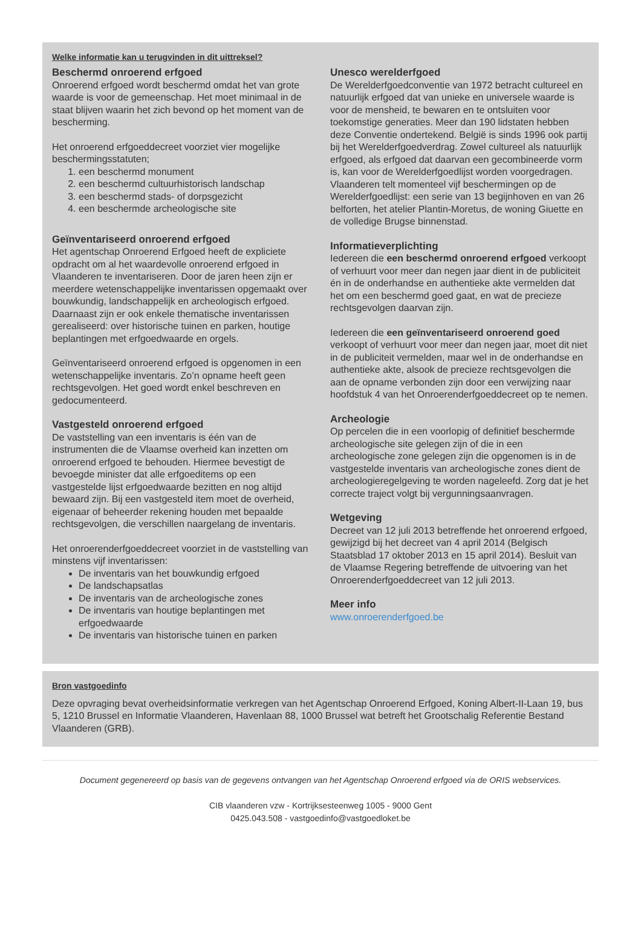Welke informatie kan u terugvinden in dit uittreksel?
Beschermd onroerend erfgoed
Onroerend erfgoed wordt beschermd omdat het van grote waarde is voor de gemeenschap. Het moet minimaal in de staat blijven waarin het zich bevond op het moment van de bescherming.
Het onroerend erfgoeddecreet voorziet vier mogelijke beschermingsstatuten;
1. een beschermd monument
2. een beschermd cultuurhistorisch landschap
3. een beschermd stads- of dorpsgezicht
4. een beschermde archeologische site
Geïnventariseerd onroerend erfgoed
Het agentschap Onroerend Erfgoed heeft de expliciete opdracht om al het waardevolle onroerend erfgoed in Vlaanderen te inventariseren. Door de jaren heen zijn er meerdere wetenschappelijke inventarissen opgemaakt over bouwkundig, landschappelijk en archeologisch erfgoed. Daarnaast zijn er ook enkele thematische inventarissen gerealiseerd: over historische tuinen en parken, houtige beplantingen met erfgoedwaarde en orgels.
Geïnventariseerd onroerend erfgoed is opgenomen in een wetenschappelijke inventaris. Zo’n opname heeft geen rechtsgevolgen. Het goed wordt enkel beschreven en gedocumenteerd.
Vastgesteld onroerend erfgoed
De vaststelling van een inventaris is één van de instrumenten die de Vlaamse overheid kan inzetten om onroerend erfgoed te behouden. Hiermee bevestigt de bevoegde minister dat alle erfgoeditems op een vastgestelde lijst erfgoedwaarde bezitten en nog altijd bewaard zijn. Bij een vastgesteld item moet de overheid, eigenaar of beheerder rekening houden met bepaalde rechtsgevolgen, die verschillen naargelang de inventaris.
Het onroerenderfgoeddecreet voorziet in de vaststelling van minstens vijf inventarissen:
De inventaris van het bouwkundig erfgoed
De landschapsatlas
De inventaris van de archeologische zones
De inventaris van houtige beplantingen met erfgoedwaarde
De inventaris van historische tuinen en parken
Unesco werelderfgoed
De Werelderfgoedconventie van 1972 betracht cultureel en natuurlijk erfgoed dat van unieke en universele waarde is voor de mensheid, te bewaren en te ontsluiten voor toekomstige generaties. Meer dan 190 lidstaten hebben deze Conventie ondertekend. België is sinds 1996 ook partij bij het Werelderfgoedverdrag. Zowel cultureel als natuurlijk erfgoed, als erfgoed dat daarvan een gecombineerde vorm is, kan voor de Werelderfgoedlijst worden voorgedragen. Vlaanderen telt momenteel vijf beschermingen op de Werelderfgoedlijst: een serie van 13 begijnhoven en van 26 belforten, het atelier Plantin-Moretus, de woning Giuette en de volledige Brugse binnenstad.
Informatieverplichting
Iedereen die een beschermd onroerend erfgoed verkoopt of verhuurt voor meer dan negen jaar dient in de publiciteit én in de onderhandse en authentieke akte vermelden dat het om een beschermd goed gaat, en wat de precieze rechtsgevolgen daarvan zijn.
Iedereen die een geïnventariseerd onroerend goed verkoopt of verhuurt voor meer dan negen jaar, moet dit niet in de publiciteit vermelden, maar wel in de onderhandse en authentieke akte, alsook de precieze rechtsgevolgen die aan de opname verbonden zijn door een verwijzing naar hoofdstuk 4 van het Onroerenderfgoeddecreet op te nemen.
Archeologie
Op percelen die in een voorlopig of definitief beschermde archeologische site gelegen zijn of die in een archeologische zone gelegen zijn die opgenomen is in de vastgestelde inventaris van archeologische zones dient de archeologieregelgeving te worden nageleefd. Zorg dat je het correcte traject volgt bij vergunningsaanvragen.
Wetgeving
Decreet van 12 juli 2013 betreffende het onroerend erfgoed, gewijzigd bij het decreet van 4 april 2014 (Belgisch Staatsblad 17 oktober 2013 en 15 april 2014). Besluit van de Vlaamse Regering betreffende de uitvoering van het Onroerenderfgoeddecreet van 12 juli 2013.
Meer info
www.onroerenderfgoed.be
Bron vastgoedinfo
Deze opvraging bevat overheidsinformatie verkregen van het Agentschap Onroerend Erfgoed, Koning Albert-II-Laan 19, bus 5, 1210 Brussel en Informatie Vlaanderen, Havenlaan 88, 1000 Brussel wat betreft het Grootschalig Referentie Bestand Vlaanderen (GRB).
Document gegenereerd op basis van de gegevens ontvangen van het Agentschap Onroerend erfgoed via de ORIS webservices.
CIB vlaanderen vzw - Kortrijksesteenweg 1005 - 9000 Gent
0425.043.508 - vastgoedinfo@vastgoedloket.be